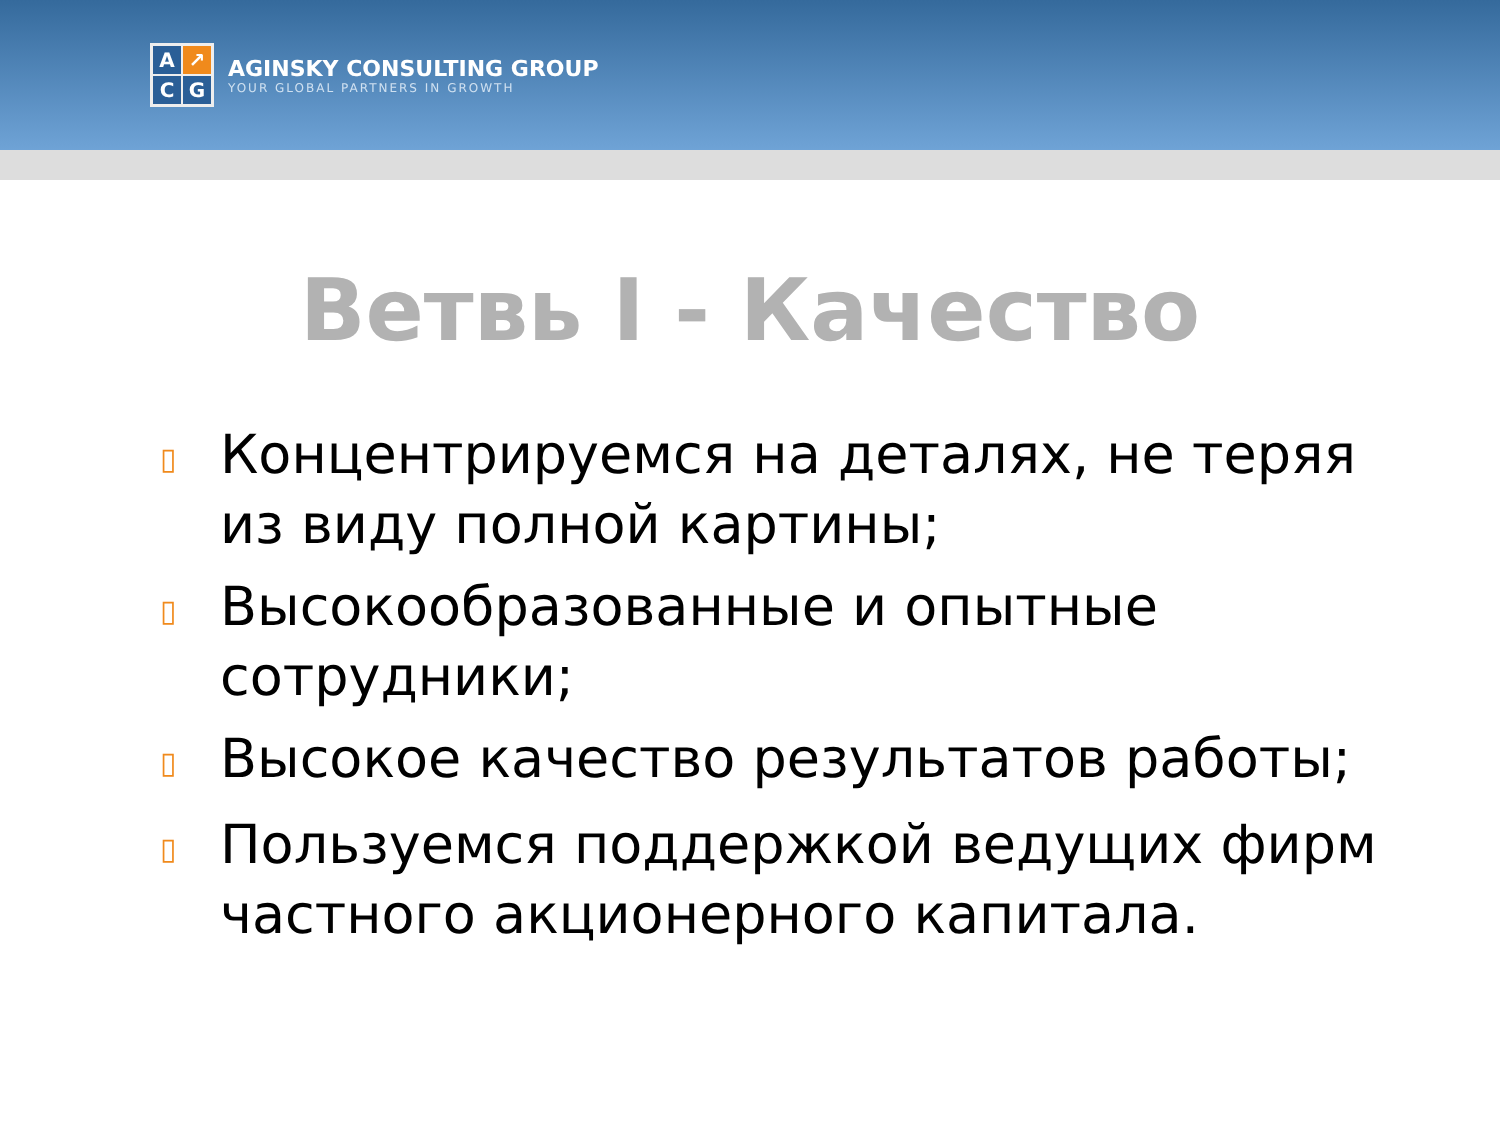A ↗ C G
AGINSKY CONSULTING GROUP
YOUR GLOBAL PARTNERS IN GROWTH
Ветвь I - Качество
▯ Концентрируемся на деталях, не теряя из виду полной картины;
▯ Высокообразованные и опытные сотрудники;
▯ Высокое качество результатов работы;
▯ Пользуемся поддержкой ведущих фирм частного акционерного капитала.